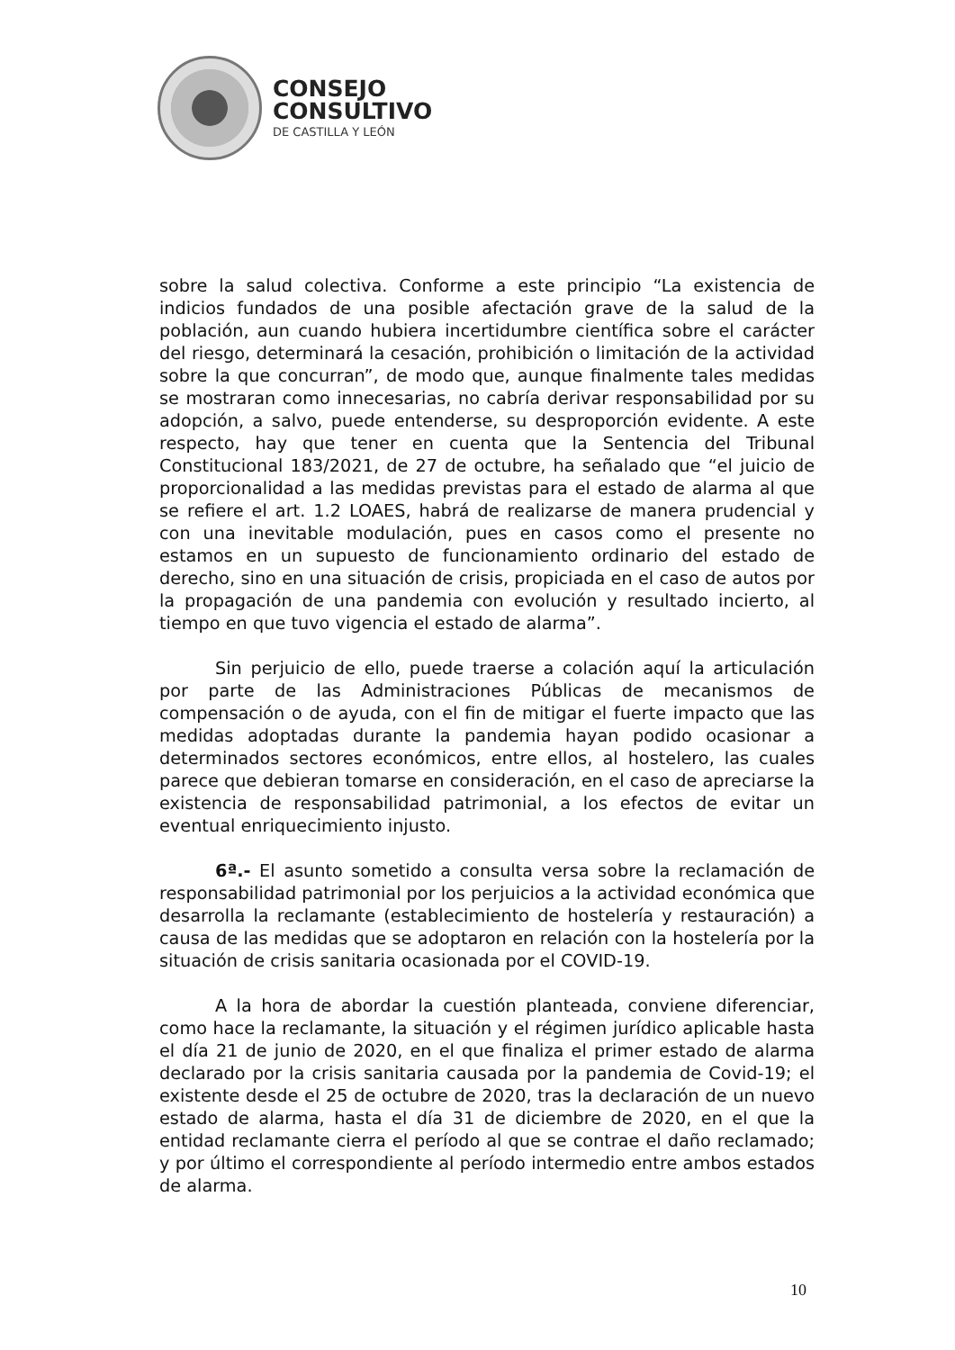CONSEJO
CONSULTIVO
DE CASTILLA Y LEÓN
sobre la salud colectiva. Conforme a este principio “La existencia de indicios fundados de una posible afectación grave de la salud de la población, aun cuando hubiera incertidumbre científica sobre el carácter del riesgo, determinará la cesación, prohibición o limitación de la actividad sobre la que concurran”, de modo que, aunque finalmente tales medidas se mostraran como innecesarias, no cabría derivar responsabilidad por su adopción, a salvo, puede entenderse, su desproporción evidente. A este respecto, hay que tener en cuenta que la Sentencia del Tribunal Constitucional 183/2021, de 27 de octubre, ha señalado que “el juicio de proporcionalidad a las medidas previstas para el estado de alarma al que se refiere el art. 1.2 LOAES, habrá de realizarse de manera prudencial y con una inevitable modulación, pues en casos como el presente no estamos en un supuesto de funcionamiento ordinario del estado de derecho, sino en una situación de crisis, propiciada en el caso de autos por la propagación de una pandemia con evolución y resultado incierto, al tiempo en que tuvo vigencia el estado de alarma”.
Sin perjuicio de ello, puede traerse a colación aquí la articulación por parte de las Administraciones Públicas de mecanismos de compensación o de ayuda, con el fin de mitigar el fuerte impacto que las medidas adoptadas durante la pandemia hayan podido ocasionar a determinados sectores económicos, entre ellos, al hostelero, las cuales parece que debieran tomarse en consideración, en el caso de apreciarse la existencia de responsabilidad patrimonial, a los efectos de evitar un eventual enriquecimiento injusto.
6ª.- El asunto sometido a consulta versa sobre la reclamación de responsabilidad patrimonial por los perjuicios a la actividad económica que desarrolla la reclamante (establecimiento de hostelería y restauración) a causa de las medidas que se adoptaron en relación con la hostelería por la situación de crisis sanitaria ocasionada por el COVID-19.
A la hora de abordar la cuestión planteada, conviene diferenciar, como hace la reclamante, la situación y el régimen jurídico aplicable hasta el día 21 de junio de 2020, en el que finaliza el primer estado de alarma declarado por la crisis sanitaria causada por la pandemia de Covid-19; el existente desde el 25 de octubre de 2020, tras la declaración de un nuevo estado de alarma, hasta el día 31 de diciembre de 2020, en el que la entidad reclamante cierra el período al que se contrae el daño reclamado; y por último el correspondiente al período intermedio entre ambos estados de alarma.
10